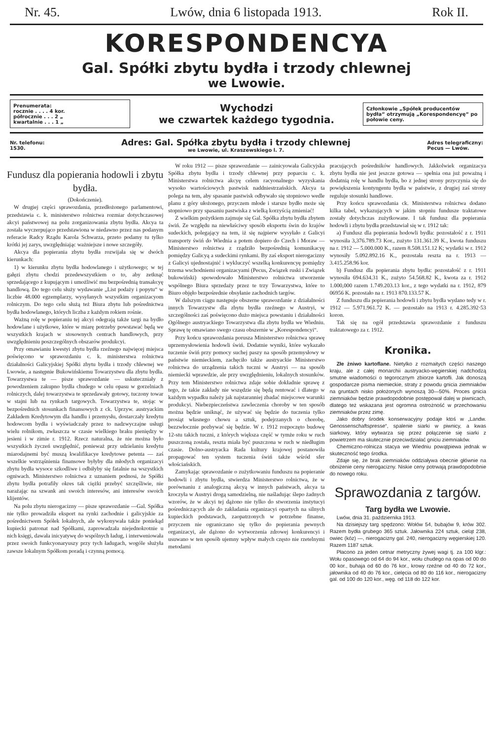Nr. 45. Lwów, dnia 6 listopada 1913. Rok II.
KORESPONDENCYA
Gal. Spółki zbytu bydła i trzody chlewnej
we Lwowie.
Prenumerata:
rocznie . . . . 4 kor.
półrocznie . . . 2 „
kwartalnie . . . 1 „
Wychodzi
we czwartek każdego tygodnia.
Członkowie „Spółek producentów bydła“ otrzymują „Korespondencyę“ po połowie ceny.
Nr. telefonu:
1530.
Adres: Gal. Spółka zbytu bydła i trzody chlewnej
we Lwowie, ul. Kraszewskiego l. 7.
Adres telegraficzny:
Pecus — Lwów.
Fundusz dla popierania hodowli i zbytu bydła.
(Dokończenie).
W drugiej części sprawozdania, przedłożonego parlamentowi, przedstawia c. k. ministerstwo rolnictwa rozmiar dotychczasowej akcyi państwowej na polu zorganizowania zbytu bydła. Akcya ta została wyczerpująco przedstawiona w niedawno przez nas podanym referacie Radcy Rządu Karola Schwarza, przeto podamy tu tylko krótki jej zarys, uwzględniając ważniejsze i nowe szczegóły.
Akcya dla popierania zbytu bydła rozwijała się w dwóch kierunkach:
1) w kierunku zbytu bydła hodowlanego i użytkowego; w tej gałęzi zbytu chodzi przedewszystkiem o to, aby zetknąć sprzedającego z kupującym i umożliwić mu bezpośrednią transakcyę handlową. Do tego celu służy wydawanie „List podaży i popytu“ w liczbie 48.000 egzemplarzy, wysyłanych wszystkim organizacyom rolniczym. Do tego celu służą też Biura zbytu lub pośrednictwa bydła hodowlanego, których liczba z każdym rokiem rośnie.
Ważną rolę w popieraniu tej akcyi odegrają także targi na bydło hodowlane i użytkowe, które w miarę potrzeby powstawać będą we wszystkich krajach w stosownych centrach handlowych, przy uwzględnieniu poszczególnych obszarów produkcyi.
Przy omawianiu kwestyi zbytu bydła rzeźnego najwięcej miejsca poświęcono w sprawozdaniu c. k. ministerstwa rolnictwa działalności Galicyjskiej Spółki zbytu bydła i trzody chlewnej we Lwowie, a następnie Bukowińskiemu Towarzystwu dla zbytu bydła. Towarzystwa te — pisze sprawozdanie — uskuteczniały z powodzeniem zakupno bydła chudego w celu opasu w gorzelniach rolniczych, dalej towarzystwa te sprzedawały gotowy, tuczony towar w stajni lub na rynkach targowych. Towarzystwa te, stojąc w bezpośrednich stosunkach finansowych z ck. Uprzyw. austryackim Zakładem Kredytowym dla handlu i przemysłu, dostarczały kredytu hodowcom bydła i wyświadczały przez to nadzwyczajne usługi wielu rolnikom, zwłaszcza w czasie wielkiego braku pieniędzy w jesieni i w zimie r. 1912. Rzecz naturalna, że nie można było wszystkich życzeń uwzględnić, ponieważ przy udzielaniu kredytu miarodajnemi być muszą kwalifikacye kredytowe petenta — zaś wszelkie wstrząśnienia finansowe byłyby dla młodych organizacyi zbytu bydła wysoce szkodliwe i odbiłyby się fatalnie na wszystkich ogniwach. Ministerstwo rolnictwa z uznaniem podnosi, że Spółki zbytu bydła potrafiły okres tak ciężki przebyć szczęśliwie, nie narażając na szwank ani swoich interesów, ani interesów swoich klijentów.
Na polu zbytu nierogacizny — pisze sprawozdanie —Gal. Spółka nie tylko prowadziła eksport na rynki zachodnie i galicyjskie za pośrednictwem Spółek lokalnych, ale wykonywała także poniekąd kupiecki patronat nad Spółkami, zaprowadzała niejednokrotnie u nich księgi, dawała inicyatywę do wspólnych ładug, i interweniowała przez swoich funkcyonaryuszy przy tych ładugach, wogóle służyła zawsze lokalnym Spółkom poradą i czynną pomocą.
W roku 1912 — pisze sprawozdanie — zainicyowała Galicyjska Spółka zbytu bydła i trzody chlewnej przy poparciu c. k. Ministerstwa rolnictwa akcyę celem racyonalnego wyzyskania wysoko wartościowych pastwisk naddniestrzańskich. Akcya ta polega na tem, aby spasanie pastwisk odbywało się stopniowo wedle planu z góry ułożonego, przyczem młode i starsze bydło może się stopniowo przy spasaniu pastwiska z wielką korzyścią zmieniać!
Z wielkim pożytkiem zajmuje się Gal. Spółka zbytu bydła zbytem świń. Ze względu na niewłaściwy sposób eksportu świn do krajów sudeckich, polegający na tem, iż się najpierw wysyłało z Galicyi transporty świń do Wiednia a potem dopiero do Czech i Moraw — Ministerstwo rolnictwa z rządziło bezpośrednią komunikacyę pomiędzy Galicyą a sudeckimi rynkami. By zaś eksport nierogacizny z Galicyi ujednostajnić i wykluczyć wszelką konkurencyę pomiędzy trzema wschodniemi organizacyami (Pecus, Związek ruski i Związek bukowiński) spowodowało Ministerstwo rolnictwa utworzenie wspólnego Biura sprzedaży przez te trzy Towarzystwa, które to Biuro objęło bezpośrednie obsyłanie zachodnich targów.
W dalszym ciągu następuje obszerne sprawozdanie z działalności innych Towarzystw dla zbytu bydła rzeźnego w Austryi, w szczególności zaś poświęcono dużo miejsca powstaniu i działalności Ogólnego austryackiego Towarzystwa dla zbytu bydła we Wiedniu. Sprawę tę omawiano swego czasu obszernie w „Korespondencyi“.
Przy końcu sprawozdania porusza Ministerstwo rolnictwa sprawę uprzemysłowienia hodowli świń. Dodatnie wyniki, które wykazało tuczenie świń przy pomocy suchej paszy na sposób przemysłowy w państwie niemieckiem, zachęciło także austryackie Ministerstwo rolnictwa do urządzenia takich tuczni w Austryi — na sposób niemiecki wprawdzie, ale przy uwzględnieniu, lokalnych stosunków. Przy tem Ministerstwo rolnictwa zdaje sobie dokładnie sprawę z tego, że takie zakłady nie wszędzie się będą rentować i dlatego w każdym wypadku należy jak najstaranniej zbadać miejscowe warunki produkcyi. Niebezpieczeństwa zawleczenia choroby w ten sposób można będzie uniknąć, że używać się będzie do tuczenia tylko prosiąt własnego chowu a sztuk, podejrzanych o chorobę, bezzwłocznie pozbywać się będzie. W r. 1912 rozpoczęto budowę 12-stu takich tuczni, z których większa część w tymże roku w ruch puszczoną została, reszta miała być puszczona w ruch w niedługim czasie. Dolno-austryacka Rada kultury krajowej postanowiła propagować ten system tuczenia świń także wśród sfer włościańskich.
Zamykając sprawozdanie o zużytkowaniu funduszu na popieranie hodowli i zbytu bydła, stwierdza Ministerstwo rolnictwa, że w porównaniu z analogiczną akcyą w innych państwach, akcya ta kroczyła w Austryi drogą samodzielną, nie naśladując ślepo żadnych wzorów, że w akcyi tej dążono nie tylko do stworzenia instytucyi pośredniczących ale do zakładania organizacyi opartych na silnych kupieckich podstawach, zaopatrzonych w potrzebne finanse, przyczem nie ograniczano się tylko do popierania pewnych organizacyi, ale dążono do wytworzenia zdrowej konkurencyi i usuwano w ten sposób ujemny wpływ małych często nie rzetelnymi metodami
pracujących pośredników handlowych. Jakkolwiek organizacya zbytu bydła nie jest jeszcze gotowa — spełnia ona już poważną i dodatnią rolę w handlu bydła, bo z jednej strony przyczynia się do powiększenia kontyngentu bydła w państwie, z drugiej zaś strony reguluje stosunki handlowe.
Przy końcu sprawozdania ck. Ministerstwa rolnictwa dodano kilka tabel, wykazujących w jakim stopniu fundusze traktatowe zostały dotychczas zużytkowane. I tak fundusz dla popierania hodowli i zbytu bydła przedstawiał się w r. 1912 tak:
a) Fundusz dla popierania hodowli bydła: pozostałość z r. 1911 wynosiła 3,376.789.73 Kor., zużyto 131.361.39 K., kwota funduszu na r. 1912 — 5.000.000 K., razem 8.508.151.12 K; wydatki w r. 1912 wynosiły 5.092.892.16 K., pozostała reszta na r. 1913 — 3.415.258.96 kor.
b) Fundusz dla popierania zbytu bydła: pozostałość z r. 1911 wynosiła 694.634.31 K., zużyto 54.568.82 K., kwota za r. 1912 1.000,000 razem 1.749.203.13 kor., z tego wydatki na r. 1912, 879 06956 K. pozostało na r. 1913 870.133.57 K.
Z funduszu dla popierania hodowli i zbytu bydła wydano tedy w r. 1912 — 5.971.961.72 K. — pozostało na 1913 r. 4.285.392·53 koron.
Tak się na ogół przedstawia sprawozdanie z funduszu traktatowego za r. 1912.
Kronika.
Złe żniwo kartoflane. Nietylko z rozmaitych części naszego kraju, ale z całej monarchii austryacko-węgierskiej nadchodzą smutne wiadomości o tegorocznym zbiorze kartofli. Jak donoszą gospodarcze pisma niemieckie, straty z powodu gnicia ziemniaków na gruntach nisko położonych wynoszą 30—50%. Proces gnicia ziemniaków będzie prawdopodobnie postępował dalej w piwnicach, dlatego też wskazana jest ogromna ostrożność w przechowaniu ziemniaków przez zimę.
Jako dobry środek konserwacyjny podaje ktoś w „Landw. Genossenschaftspresse“, spalenie siarki w piwnicy, a kwas siarkowy, który wytwarza się przez połączenie się siarki z powietrzem ma skutecznie przeciwdziałać gniciu ziemniaków.
Chemiczno-rolnicza stacya we Wiedniu powątpiewa jednak w skuteczność tego środka.
Zdaje się, że brak ziemniaków oddziaływa obecnie głównie na obniżenie ceny nierogacizny. Niskie ceny potrwają prawdopodobnie do nowego roku.
Sprawozdania z targów.
Targ bydła we Lwowie.
Lwów, dnia 31. października 1913.
Na dzisiejszy targ spędzono: Wołów 54, bubajów 9, krów 302. Razem bydła grubego 365 sztuk. Jałownika 224 sztuk, cieląt 238, owiec (kóz) —, nierogacizny gal. 240, nierogacizny węgierskiej 120. Razem 1187 sztuk.
Płacono za jeden cetnar metryczny żywej wagi tj. za 100 klgr.: Wołu opasowego od 64 do 94 kor., wołu chudego na opas od 00 do 00 kor., buhaja od 60 do 76 kor., krowy rzeźne od 40 do 72 kor., jałownika od 40 do 76 kor., cielęcia od 80 do 116 kor., nierogacizny gal. od 100 do 120 kor., węg. od 118 do 122 kor.